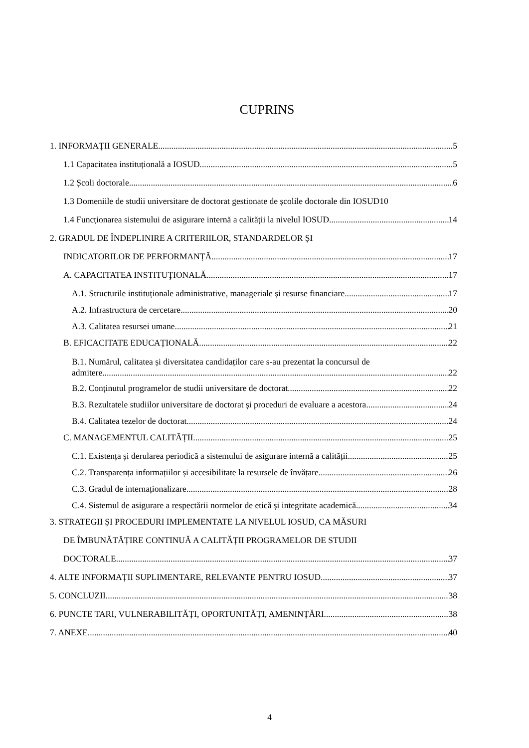CUPRINS
1. INFORMAȚII GENERALE 5
1.1 Capacitatea instituțională a IOSUD 5
1.2 Școli doctorale 6
1.3 Domeniile de studii universitare de doctorat gestionate de școlile doctorale din IOSUD 10
1.4 Funcționarea sistemului de asigurare internă a calității la nivelul IOSUD 14
2. GRADUL DE ÎNDEPLINIRE A CRITERIILOR, STANDARDELOR ȘI
INDICATORILOR DE PERFORMANȚĂ 17
A. CAPACITATEA INSTITUŢIONALĂ 17
A.1. Structurile instituționale administrative, manageriale și resurse financiare 17
A.2. Infrastructura de cercetare 20
A.3. Calitatea resursei umane 21
B. EFICACITATE EDUCAȚIONALĂ 22
B.1. Numărul, calitatea și diversitatea candidaților care s-au prezentat la concursul de
admitere 22
B.2. Conținutul programelor de studii universitare de doctorat 22
B.3. Rezultatele studiilor universitare de doctorat și proceduri de evaluare a acestora 24
B.4. Calitatea tezelor de doctorat 24
C. MANAGEMENTUL CALITĂȚII 25
C.1. Existența și derularea periodică a sistemului de asigurare internă a calității 25
C.2. Transparența informațiilor și accesibilitate la resursele de învățare 26
C.3. Gradul de internaționalizare 28
C.4. Sistemul de asigurare a respectării normelor de etică și integritate academică 34
3. STRATEGII ȘI PROCEDURI IMPLEMENTATE LA NIVELUL IOSUD, CA MĂSURI
DE ÎMBUNĂTĂȚIRE CONTINUĂ A CALITĂȚII PROGRAMELOR DE STUDII
DOCTORALE 37
4. ALTE INFORMAȚII SUPLIMENTARE, RELEVANTE PENTRU IOSUD 37
5. CONCLUZII 38
6. PUNCTE TARI, VULNERABILITĂȚI, OPORTUNITĂȚI, AMENINȚĂRI 38
7. ANEXE 40
4